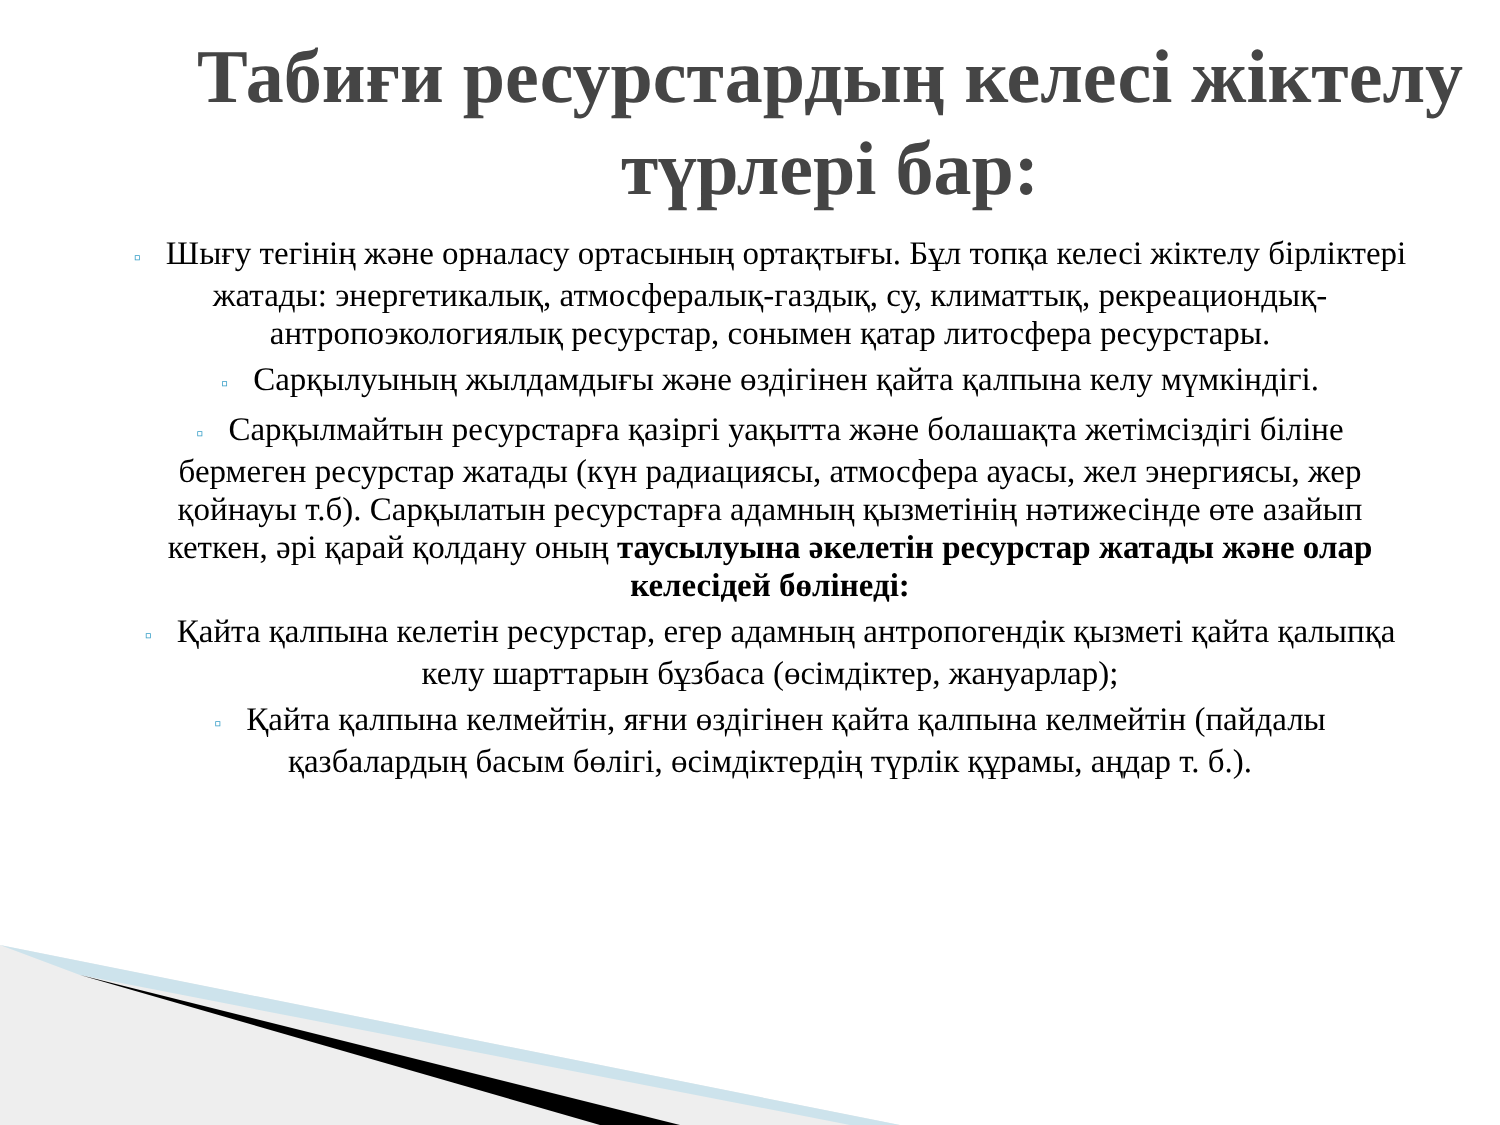Табиғи ресурстардың келесі жіктелу түрлері бар:
▫ Шығу тегінің және орналасу ортасының ортақтығы. Бұл топқа келесі жіктелу бірліктері жатады: энергетикалық, атмосфералық-газдық, су, климаттық, рекреациондық-антропоэкологиялық ресурстар, сонымен қатар литосфера ресурстары.
▫ Сарқылуының жылдамдығы және өздігінен қайта қалпына келу мүмкіндігі.
▫ Сарқылмайтын ресурстарға қазіргі уақытта және болашақта жетімсіздігі біліне бермеген ресурстар жатады (күн радиациясы, атмосфера ауасы, жел энергиясы, жер қойнауы т.б). Сарқылатын ресурстарға адамның қызметінің нәтижесінде өте азайып кеткен, әрі қарай қолдану оның таусылуына әкелетін ресурстар жатады және олар келесідей бөлінеді:
▫ Қайта қалпына келетін ресурстар, егер адамның антропогендік қызметі қайта қалыпқа келу шарттарын бұзбаса (өсімдіктер, жануарлар);
▫ Қайта қалпына келмейтін, яғни өздігінен қайта қалпына келмейтін (пайдалы қазбалардың басым бөлігі, өсімдіктердің түрлік құрамы, аңдар т. б.).